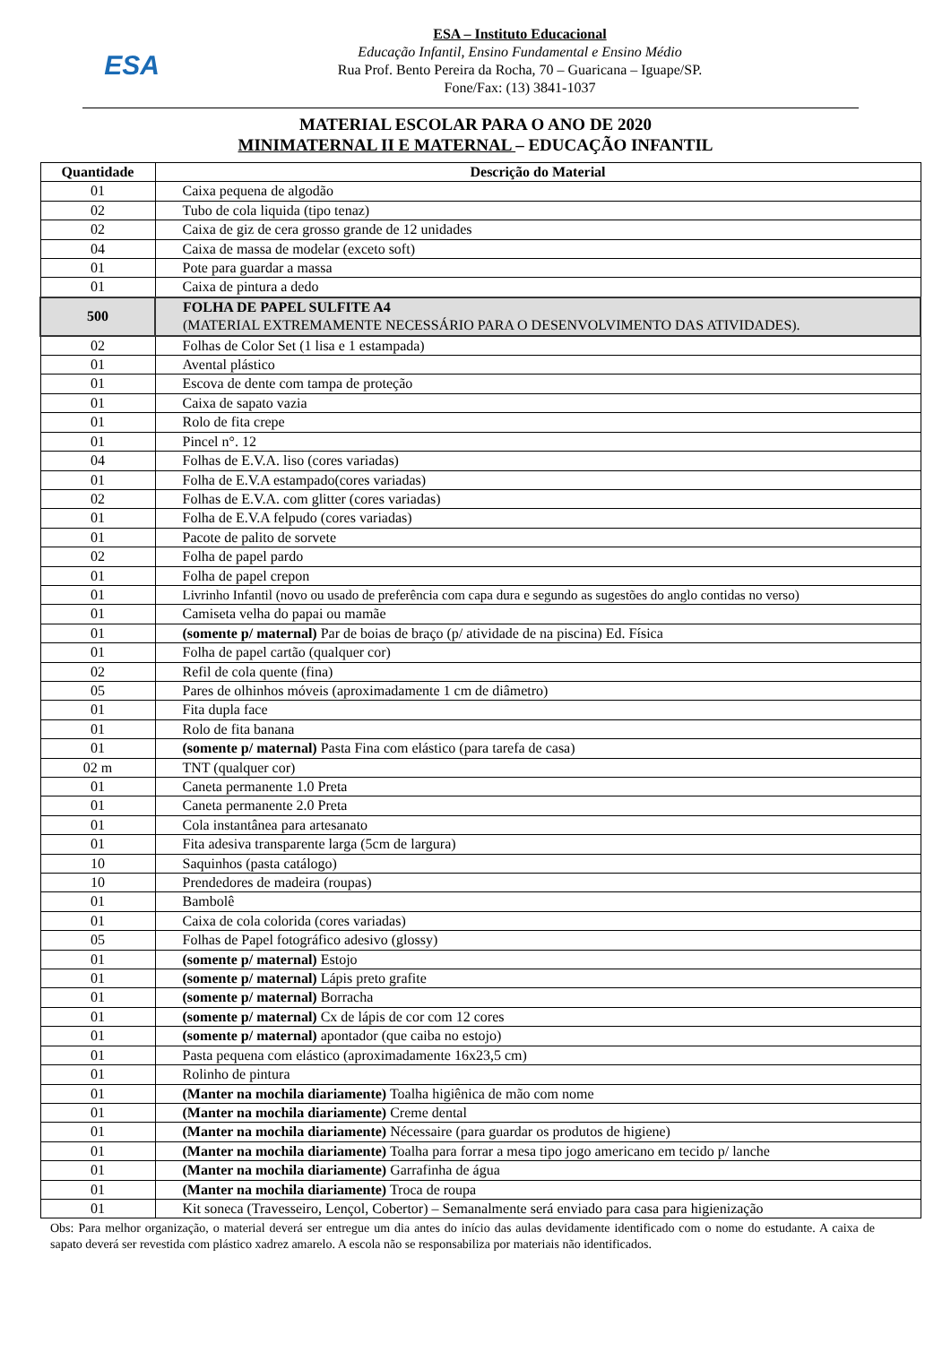ESA
ESA – Instituto Educacional
Educação Infantil, Ensino Fundamental e Ensino Médio
Rua Prof. Bento Pereira da Rocha, 70 – Guaricana – Iguape/SP.
Fone/Fax: (13) 3841-1037
MATERIAL ESCOLAR PARA O ANO DE 2020
MINIMATERNAL II E MATERNAL – EDUCAÇÃO INFANTIL
| Quantidade | Descrição do Material |
| --- | --- |
| 01 | Caixa pequena de algodão |
| 02 | Tubo de cola liquida (tipo tenaz) |
| 02 | Caixa de giz de cera grosso grande de 12 unidades |
| 04 | Caixa de massa de modelar (exceto soft) |
| 01 | Pote para guardar a massa |
| 01 | Caixa de pintura a dedo |
| 500 | FOLHA DE PAPEL SULFITE A4 (MATERIAL EXTREMAMENTE NECESSÁRIO PARA O DESENVOLVIMENTO DAS ATIVIDADES). |
| 02 | Folhas de Color Set (1 lisa e 1 estampada) |
| 01 | Avental plástico |
| 01 | Escova de dente com tampa de proteção |
| 01 | Caixa de sapato vazia |
| 01 | Rolo de fita crepe |
| 01 | Pincel n°. 12 |
| 04 | Folhas de E.V.A. liso (cores variadas) |
| 01 | Folha de E.V.A estampado(cores variadas) |
| 02 | Folhas de E.V.A. com glitter (cores variadas) |
| 01 | Folha de E.V.A felpudo (cores variadas) |
| 01 | Pacote de palito de sorvete |
| 02 | Folha de papel pardo |
| 01 | Folha de papel crepon |
| 01 | Livrinho Infantil (novo ou usado de preferência com capa dura e segundo as sugestões do anglo contidas no verso) |
| 01 | Camiseta velha do papai ou mamãe |
| 01 | (somente p/ maternal) Par de boias de braço (p/ atividade de na piscina) Ed. Física |
| 01 | Folha de papel cartão (qualquer cor) |
| 02 | Refil de cola quente (fina) |
| 05 | Pares de olhinhos móveis (aproximadamente 1 cm de diâmetro) |
| 01 | Fita dupla face |
| 01 | Rolo de fita banana |
| 01 | (somente p/ maternal) Pasta Fina com elástico (para tarefa de casa) |
| 02 m | TNT (qualquer cor) |
| 01 | Caneta permanente 1.0 Preta |
| 01 | Caneta permanente 2.0 Preta |
| 01 | Cola instantânea para artesanato |
| 01 | Fita adesiva transparente larga (5cm de largura) |
| 10 | Saquinhos (pasta catálogo) |
| 10 | Prendedores de madeira (roupas) |
| 01 | Bambolê |
| 01 | Caixa de cola colorida (cores variadas) |
| 05 | Folhas de Papel fotográfico adesivo (glossy) |
| 01 | (somente p/ maternal) Estojo |
| 01 | (somente p/ maternal) Lápis preto grafite |
| 01 | (somente p/ maternal) Borracha |
| 01 | (somente p/ maternal) Cx de lápis de cor com 12 cores |
| 01 | (somente p/ maternal) apontador (que caiba no estojo) |
| 01 | Pasta pequena com elástico (aproximadamente 16x23,5 cm) |
| 01 | Rolinho de pintura |
| 01 | (Manter na mochila diariamente) Toalha higiênica de mão com nome |
| 01 | (Manter na mochila diariamente) Creme dental |
| 01 | (Manter na mochila diariamente) Nécessaire (para guardar os produtos de higiene) |
| 01 | (Manter na mochila diariamente) Toalha para forrar a mesa tipo jogo americano em tecido p/ lanche |
| 01 | (Manter na mochila diariamente) Garrafinha de água |
| 01 | (Manter na mochila diariamente) Troca de roupa |
| 01 | Kit soneca (Travesseiro, Lençol, Cobertor) – Semanalmente será enviado para casa para higienização |
Obs: Para melhor organização, o material deverá ser entregue um dia antes do início das aulas devidamente identificado com o nome do estudante. A caixa de sapato deverá ser revestida com plástico xadrez amarelo. A escola não se responsabiliza por materiais não identificados.